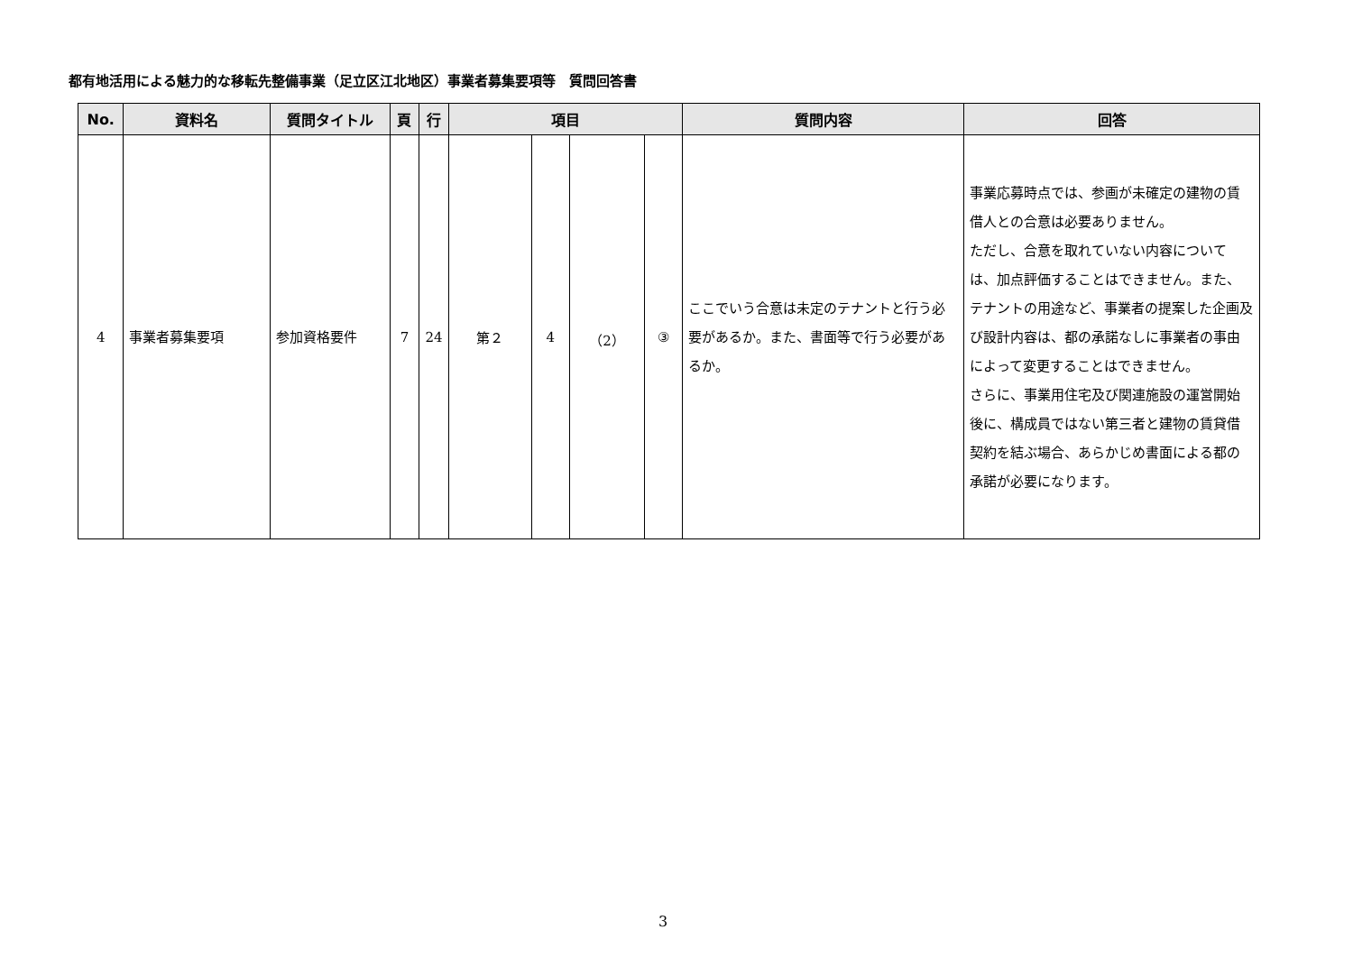都有地活用による魅力的な移転先整備事業（足立区江北地区）事業者募集要項等　質問回答書
| No. | 資料名 | 質問タイトル | 頁 | 行 | 項目 | | | | 質問内容 | 回答 |
| --- | --- | --- | --- | --- | --- | --- | --- | --- | --- | --- |
| 4 | 事業者募集要項 | 参加資格要件 | 7 | 24 | 第２ | 4 | （2） | ③ | ここでいう合意は未定のテナントと行う必要があるか。また、書面等で行う必要があるか。 | 事業応募時点では、参画が未確定の建物の賃借人との合意は必要ありません。 ただし、合意を取れていない内容については、加点評価することはできません。また、テナントの用途など、事業者の提案した企画及び設計内容は、都の承諾なしに事業者の事由によって変更することはできません。 さらに、事業用住宅及び関連施設の運営開始後に、構成員ではない第三者と建物の賃貸借契約を結ぶ場合、あらかじめ書面による都の承諾が必要になります。 |
3